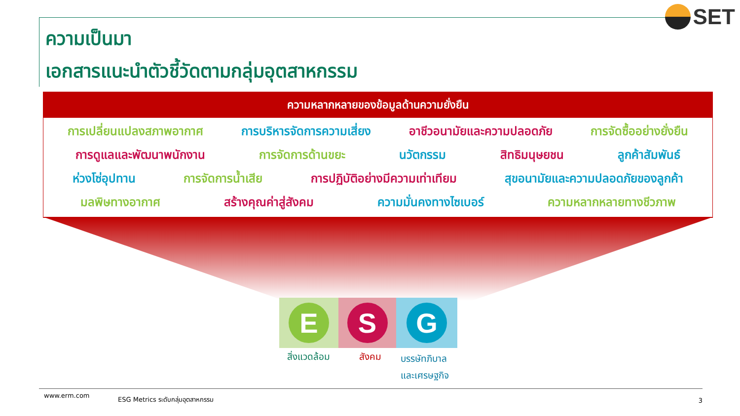SET
ความเป็นมา
เอกสารแนะนำตัวชี้วัดตามกลุ่มอุตสาหกรรม
ความหลากหลายของข้อมูลด้านความยั่งยืน
การเปลี่ยนแปลงสภาพอากาศ การบริหารจัดการความเสี่ยง อาชีวอนามัยและความปลอดภัย การจัดซื้ออย่างยั่งยืน
การดูแลและพัฒนาพนักงาน การจัดการด้านขยะ นวัตกรรม สิทธิมนุษยชน ลูกค้าสัมพันธ์
ห่วงโซ่อุปทาน การจัดการน้ำเสีย การปฏิบัติอย่างมีความเท่าเทียม สุขอนามัยและความปลอดภัยของลูกค้า
มลพิษทางอากาศ สร้างคุณค่าสู่สังคม ความมั่นคงทางไซเบอร์ ความหลากหลายทางชีวภาพ
E S G
สิ่งแวดล้อม สังคม
บรรษัทภิบาล
และเศรษฐกิจ
www.erm.com ESG Metrics ระดับกลุ่มอุตสาหกรรม 3